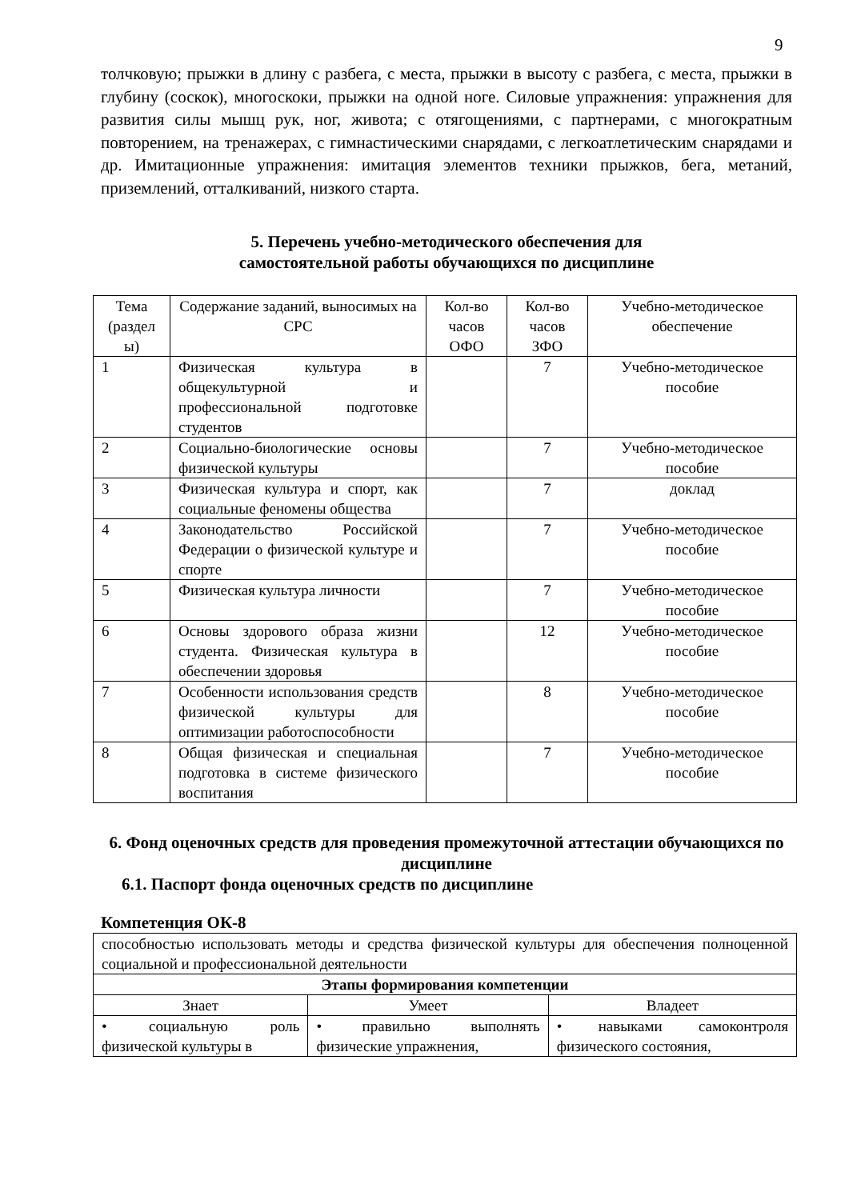9
толчковую; прыжки в длину с разбега, с места, прыжки в высоту с разбега, с места, прыжки в глубину (соскок), многоскоки, прыжки на одной ноге. Силовые упражнения: упражнения для развития силы мышц рук, ног, живота; с отягощениями, с партнерами, с многократным повторением, на тренажерах, с гимнастическими снарядами, с легкоатлетическим снарядами и др. Имитационные упражнения: имитация элементов техники прыжков, бега, метаний, приземлений, отталкиваний, низкого старта.
5. Перечень учебно-методического обеспечения для
самостоятельной работы обучающихся по дисциплине
| Тема (раздел ы) | Содержание заданий, выносимых на СРС | Кол-во часов ОФО | Кол-во часов ЗФО | Учебно-методическое обеспечение |
| --- | --- | --- | --- | --- |
| 1 | Физическая культура в общекультурной и профессиональной подготовке студентов | | 7 | Учебно-методическое пособие |
| 2 | Социально-биологические основы физической культуры | | 7 | Учебно-методическое пособие |
| 3 | Физическая культура и спорт, как социальные феномены общества | | 7 | доклад |
| 4 | Законодательство Российской Федерации о физической культуре и спорте | | 7 | Учебно-методическое пособие |
| 5 | Физическая культура личности | | 7 | Учебно-методическое пособие |
| 6 | Основы здорового образа жизни студента. Физическая культура в обеспечении здоровья | | 12 | Учебно-методическое пособие |
| 7 | Особенности использования средств физической культуры для оптимизации работоспособности | | 8 | Учебно-методическое пособие |
| 8 | Общая физическая и специальная подготовка в системе физического воспитания | | 7 | Учебно-методическое пособие |
6. Фонд оценочных средств для проведения промежуточной аттестации обучающихся по дисциплине
6.1. Паспорт фонда оценочных средств по дисциплине
Компетенция ОК-8
| способностью использовать методы и средства физической культуры для обеспечения полноценной социальной и профессиональной деятельности | | |
| Этапы формирования компетенции | | |
| Знает | Умеет | Владеет |
| • социальную роль физической культуры в | • правильно выполнять физические упражнения, | • навыками самоконтроля физического состояния, |